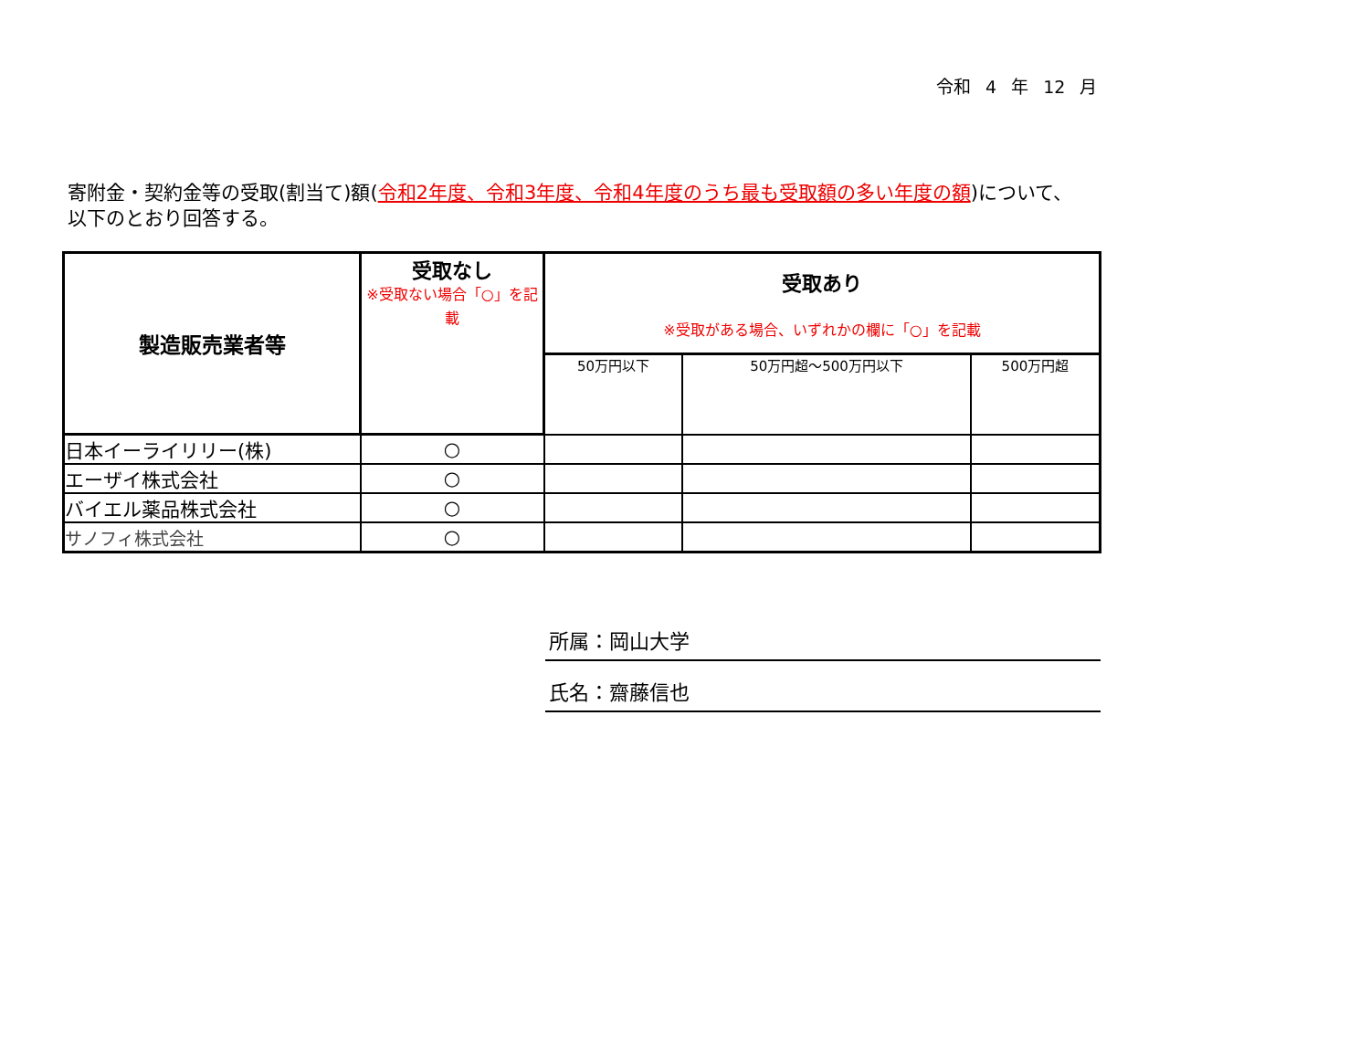令和 4 年 12 月
寄附金・契約金等の受取(割当て)額(令和2年度、令和3年度、令和4年度のうち最も受取額の多い年度の額)について、以下のとおり回答する。
| 製造販売業者等 | 受取なし ※受取ない場合「○」を記載 | 受取あり ※受取がある場合、いずれかの欄に「○」を記載 | | |
| --- | --- | --- | --- | --- |
| | | 50万円以下 | 50万円超～500万円以下 | 500万円超 |
| 日本イーライリリー(株) | ○ | | | |
| エーザイ株式会社 | ○ | | | |
| バイエル薬品株式会社 | ○ | | | |
| サノフィ株式会社 | ○ | | | |
所属：岡山大学
氏名：齋藤信也